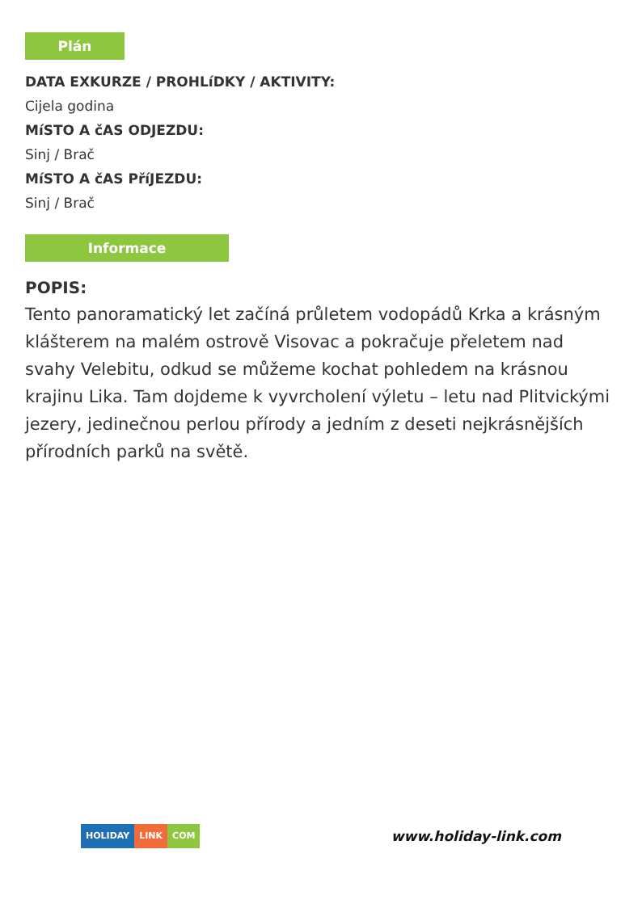Plán
DATA EXKURZE / PROHLíDKY / AKTIVITY:
Cijela godina
MíSTO A čAS ODJEZDU:
Sinj / Brač
MíSTO A čAS PříJEZDU:
Sinj / Brač
Informace
POPIS:
Tento panoramatický let začíná průletem vodopádů Krka a krásným klášterem na malém ostrově Visovac a pokračuje přeletem nad svahy Velebitu, odkud se můžeme kochat pohledem na krásnou krajinu Lika. Tam dojdeme k vyvrcholení výletu – letu nad Plitvickými jezery, jedinečnou perlou přírody a jedním z deseti nejkrásnějších přírodních parků na světě.
HOLIDAY LINK COM
www.holiday-link.com